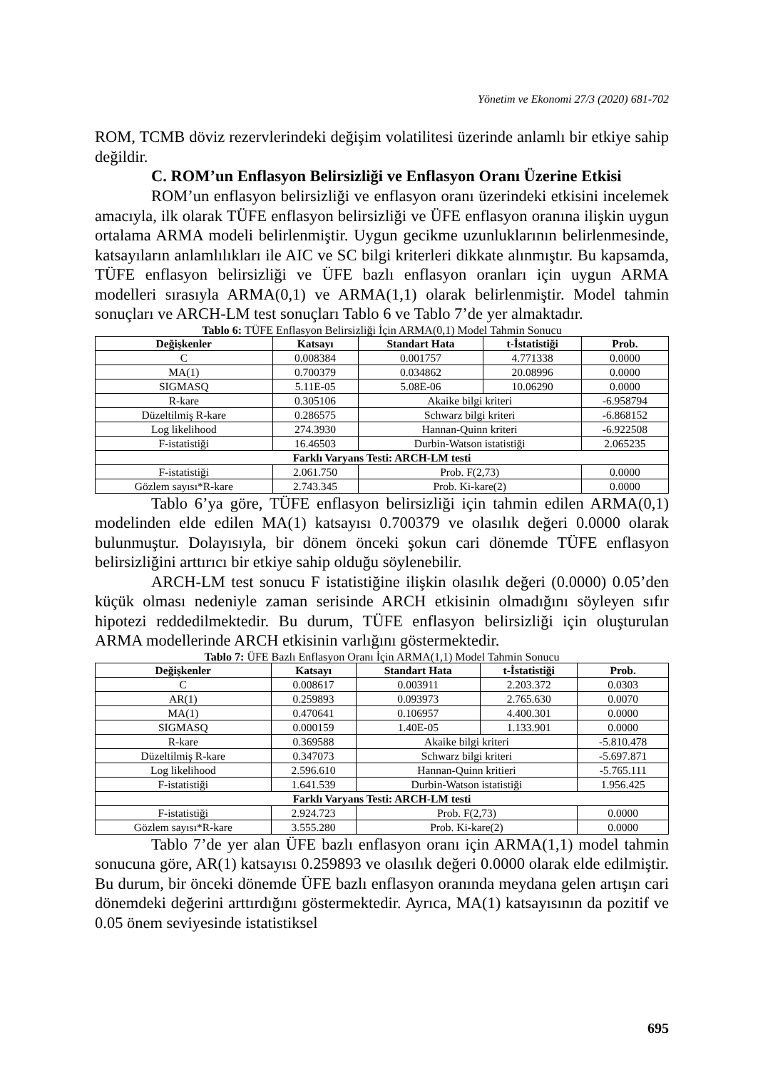Yönetim ve Ekonomi 27/3 (2020) 681-702
ROM, TCMB döviz rezervlerindeki değişim volatilitesi üzerinde anlamlı bir etkiye sahip değildir.
C. ROM’un Enflasyon Belirsizliği ve Enflasyon Oranı Üzerine Etkisi
ROM’un enflasyon belirsizliği ve enflasyon oranı üzerindeki etkisini incelemek amacıyla, ilk olarak TÜFE enflasyon belirsizliği ve ÜFE enflasyon oranına ilişkin uygun ortalama ARMA modeli belirlenmiştir. Uygun gecikme uzunluklarının belirlenmesinde, katsayıların anlamlılıkları ile AIC ve SC bilgi kriterleri dikkate alınmıştır. Bu kapsamda, TÜFE enflasyon belirsizliği ve ÜFE bazlı enflasyon oranları için uygun ARMA modelleri sırasıyla ARMA(0,1) ve ARMA(1,1) olarak belirlenmiştir. Model tahmin sonuçları ve ARCH-LM test sonuçları Tablo 6 ve Tablo 7’de yer almaktadır.
Tablo 6: TÜFE Enflasyon Belirsizliği İçin ARMA(0,1) Model Tahmin Sonucu
| Değişkenler | Katsayı | Standart Hata | t-İstatistiği | Prob. |
| --- | --- | --- | --- | --- |
| C | 0.008384 | 0.001757 | 4.771338 | 0.0000 |
| MA(1) | 0.700379 | 0.034862 | 20.08996 | 0.0000 |
| SIGMASQ | 5.11E-05 | 5.08E-06 | 10.06290 | 0.0000 |
| R-kare | 0.305106 | Akaike bilgi kriteri | | -6.958794 |
| Düzeltilmiş R-kare | 0.286575 | Schwarz bilgi kriteri | | -6.868152 |
| Log likelihood | 274.3930 | Hannan-Quinn kriteri | | -6.922508 |
| F-istatistiği | 16.46503 | Durbin-Watson istatistiği | | 2.065235 |
| Farklı Varyans Testi: ARCH-LM testi | | | | |
| F-istatistiği | 2.061.750 | Prob. F(2,73) | | 0.0000 |
| Gözlem sayısı*R-kare | 2.743.345 | Prob. Ki-kare(2) | | 0.0000 |
Tablo 6’ya göre, TÜFE enflasyon belirsizliği için tahmin edilen ARMA(0,1) modelinden elde edilen MA(1) katsayısı 0.700379 ve olasılık değeri 0.0000 olarak bulunmuştur. Dolayısıyla, bir dönem önceki şokun cari dönemde TÜFE enflasyon belirsizliğini arttırıcı bir etkiye sahip olduğu söylenebilir.
ARCH-LM test sonucu F istatistiğine ilişkin olasılık değeri (0.0000) 0.05’den küçük olması nedeniyle zaman serisinde ARCH etkisinin olmadığını söyleyen sıfır hipotezi reddedilmektedir. Bu durum, TÜFE enflasyon belirsizliği için oluşturulan ARMA modellerinde ARCH etkisinin varlığını göstermektedir.
Tablo 7: ÜFE Bazlı Enflasyon Oranı İçin ARMA(1,1) Model Tahmin Sonucu
| Değişkenler | Katsayı | Standart Hata | t-İstatistiği | Prob. |
| --- | --- | --- | --- | --- |
| C | 0.008617 | 0.003911 | 2.203.372 | 0.0303 |
| AR(1) | 0.259893 | 0.093973 | 2.765.630 | 0.0070 |
| MA(1) | 0.470641 | 0.106957 | 4.400.301 | 0.0000 |
| SIGMASQ | 0.000159 | 1.40E-05 | 1.133.901 | 0.0000 |
| R-kare | 0.369588 | Akaike bilgi kriteri | | -5.810.478 |
| Düzeltilmiş R-kare | 0.347073 | Schwarz bilgi kriteri | | -5.697.871 |
| Log likelihood | 2.596.610 | Hannan-Quinn kritieri | | -5.765.111 |
| F-istatistiği | 1.641.539 | Durbin-Watson istatistiği | | 1.956.425 |
| Farklı Varyans Testi: ARCH-LM testi | | | | |
| F-istatistiği | 2.924.723 | Prob. F(2,73) | | 0.0000 |
| Gözlem sayısı*R-kare | 3.555.280 | Prob. Ki-kare(2) | | 0.0000 |
Tablo 7’de yer alan ÜFE bazlı enflasyon oranı için ARMA(1,1) model tahmin sonucuna göre, AR(1) katsayısı 0.259893 ve olasılık değeri 0.0000 olarak elde edilmiştir. Bu durum, bir önceki dönemde ÜFE bazlı enflasyon oranında meydana gelen artışın cari dönemdeki değerini arttırdığını göstermektedir. Ayrıca, MA(1) katsayısının da pozitif ve 0.05 önem seviyesinde istatistiksel
695